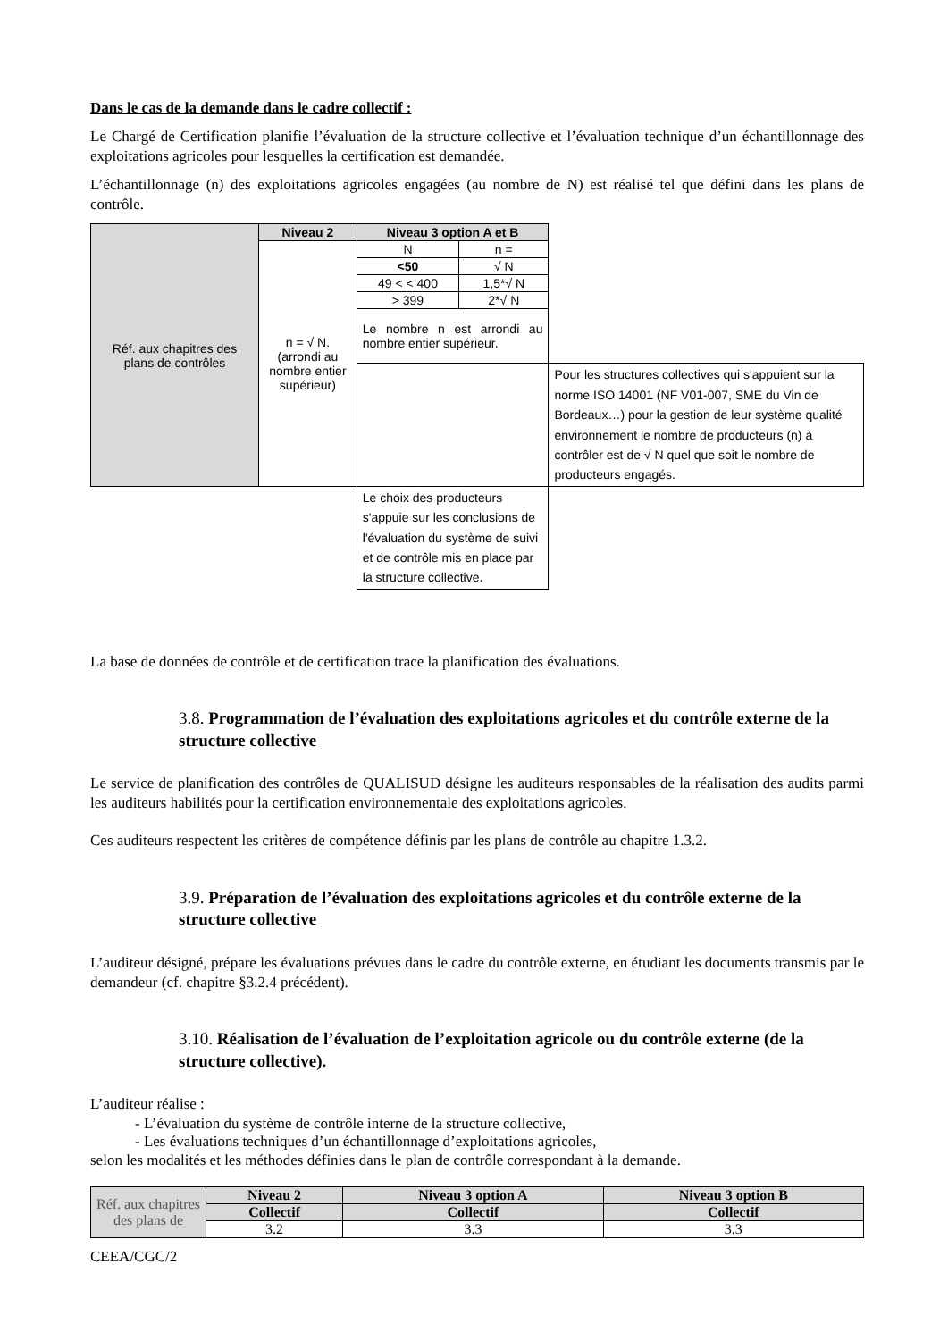Dans le cas de la demande dans le cadre collectif :
Le Chargé de Certification planifie l’évaluation de la structure collective et l’évaluation technique d’un échantillonnage des exploitations agricoles pour lesquelles la certification est demandée.
L’échantillonnage (n) des exploitations agricoles engagées (au nombre de N) est réalisé tel que défini dans les plans de contrôle.
| Réf. aux chapitres des plans de contrôles | Niveau 2 | Niveau 3 option A et B | | |
| | n = √ N. (arrondi au nombre entier supérieur) | N | n = | |
| | | <50 | √ N | |
| | | 49 < < 400 | 1,5*√ N | |
| | | > 399 | 2*√ N | |
| | | Le nombre n est arrondi au nombre entier supérieur. | | |
| | | | | Pour les structures collectives qui s'appuient sur la norme ISO 14001 (NF V01-007, SME du Vin de Bordeaux…) pour la gestion de leur système qualité environnement le nombre de producteurs (n) à contrôler est de √ N quel que soit le nombre de producteurs engagés. |
| | | Le choix des producteurs s'appuie sur les conclusions de l'évaluation du système de suivi et de contrôle mis en place par la structure collective. | | |
La base de données de contrôle et de certification trace la planification des évaluations.
3.8. Programmation de l’évaluation des exploitations agricoles et du contrôle externe de la structure collective
Le service de planification des contrôles de QUALISUD désigne les auditeurs responsables de la réalisation des audits parmi les auditeurs habilités pour la certification environnementale des exploitations agricoles.
Ces auditeurs respectent les critères de compétence définis par les plans de contrôle au chapitre 1.3.2.
3.9. Préparation de l’évaluation des exploitations agricoles et du contrôle externe de la structure collective
L’auditeur désigné, prépare les évaluations prévues dans le cadre du contrôle externe, en étudiant les documents transmis par le demandeur (cf. chapitre §3.2.4 précédent).
3.10. Réalisation de l’évaluation de l’exploitation agricole ou du contrôle externe (de la structure collective).
L’auditeur réalise :
- L’évaluation du système de contrôle interne de la structure collective,
- Les évaluations techniques d’un échantillonnage d’exploitations agricoles,
selon les modalités et les méthodes définies dans le plan de contrôle correspondant à la demande.
| Réf. aux chapitres des plans de | Niveau 2 | Niveau 3 option A | Niveau 3 option B |
| | Collectif | Collectif | Collectif |
| | 3.2 | 3.3 | 3.3 |
CEEA/CGC/2